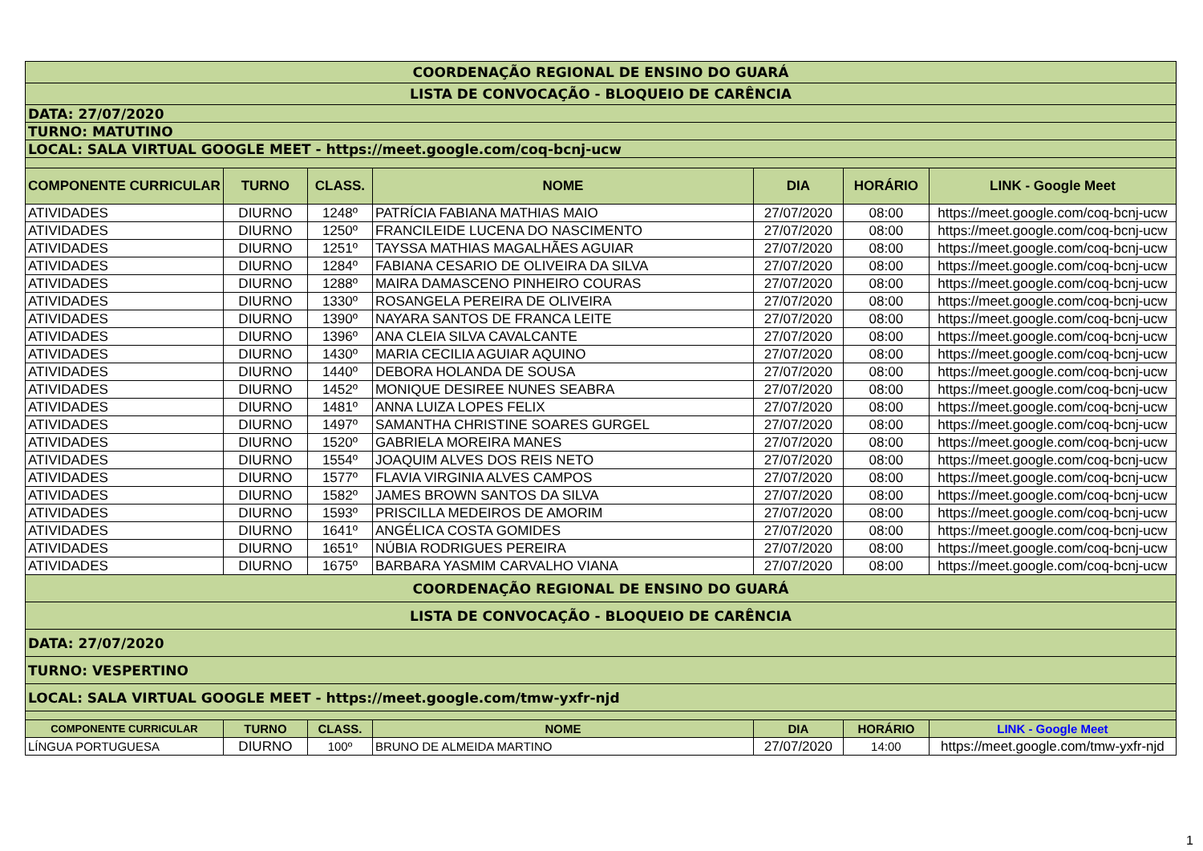| COORDENAÇÃO REGIONAL DE ENSINO DO GUARÁ | | | | | | |
| LISTA DE CONVOCAÇÃO - BLOQUEIO DE CARÊNCIA | | | | | | |
| DATA: 27/07/2020 | | | | | | |
| TURNO: MATUTINO | | | | | | |
| LOCAL: SALA VIRTUAL GOOGLE MEET - https://meet.google.com/coq-bcnj-ucw | | | | | | |
| COMPONENTE CURRICULAR | TURNO | CLASS. | NOME | DIA | HORÁRIO | LINK - Google Meet |
| ATIVIDADES | DIURNO | 1248º | PATRÍCIA FABIANA MATHIAS MAIO | 27/07/2020 | 08:00 | https://meet.google.com/coq-bcnj-ucw |
| ATIVIDADES | DIURNO | 1250º | FRANCILEIDE LUCENA DO NASCIMENTO | 27/07/2020 | 08:00 | https://meet.google.com/coq-bcnj-ucw |
| ATIVIDADES | DIURNO | 1251º | TAYSSA MATHIAS MAGALHÃES AGUIAR | 27/07/2020 | 08:00 | https://meet.google.com/coq-bcnj-ucw |
| ATIVIDADES | DIURNO | 1284º | FABIANA CESARIO DE OLIVEIRA DA SILVA | 27/07/2020 | 08:00 | https://meet.google.com/coq-bcnj-ucw |
| ATIVIDADES | DIURNO | 1288º | MAIRA DAMASCENO PINHEIRO COURAS | 27/07/2020 | 08:00 | https://meet.google.com/coq-bcnj-ucw |
| ATIVIDADES | DIURNO | 1330º | ROSANGELA PEREIRA DE OLIVEIRA | 27/07/2020 | 08:00 | https://meet.google.com/coq-bcnj-ucw |
| ATIVIDADES | DIURNO | 1390º | NAYARA SANTOS DE FRANCA LEITE | 27/07/2020 | 08:00 | https://meet.google.com/coq-bcnj-ucw |
| ATIVIDADES | DIURNO | 1396º | ANA CLEIA SILVA CAVALCANTE | 27/07/2020 | 08:00 | https://meet.google.com/coq-bcnj-ucw |
| ATIVIDADES | DIURNO | 1430º | MARIA CECILIA AGUIAR AQUINO | 27/07/2020 | 08:00 | https://meet.google.com/coq-bcnj-ucw |
| ATIVIDADES | DIURNO | 1440º | DEBORA HOLANDA DE SOUSA | 27/07/2020 | 08:00 | https://meet.google.com/coq-bcnj-ucw |
| ATIVIDADES | DIURNO | 1452º | MONIQUE DESIREE NUNES SEABRA | 27/07/2020 | 08:00 | https://meet.google.com/coq-bcnj-ucw |
| ATIVIDADES | DIURNO | 1481º | ANNA LUIZA LOPES FELIX | 27/07/2020 | 08:00 | https://meet.google.com/coq-bcnj-ucw |
| ATIVIDADES | DIURNO | 1497º | SAMANTHA CHRISTINE SOARES GURGEL | 27/07/2020 | 08:00 | https://meet.google.com/coq-bcnj-ucw |
| ATIVIDADES | DIURNO | 1520º | GABRIELA MOREIRA MANES | 27/07/2020 | 08:00 | https://meet.google.com/coq-bcnj-ucw |
| ATIVIDADES | DIURNO | 1554º | JOAQUIM ALVES DOS REIS NETO | 27/07/2020 | 08:00 | https://meet.google.com/coq-bcnj-ucw |
| ATIVIDADES | DIURNO | 1577º | FLAVIA VIRGINIA ALVES CAMPOS | 27/07/2020 | 08:00 | https://meet.google.com/coq-bcnj-ucw |
| ATIVIDADES | DIURNO | 1582º | JAMES BROWN SANTOS DA SILVA | 27/07/2020 | 08:00 | https://meet.google.com/coq-bcnj-ucw |
| ATIVIDADES | DIURNO | 1593º | PRISCILLA MEDEIROS DE AMORIM | 27/07/2020 | 08:00 | https://meet.google.com/coq-bcnj-ucw |
| ATIVIDADES | DIURNO | 1641º | ANGÉLICA COSTA GOMIDES | 27/07/2020 | 08:00 | https://meet.google.com/coq-bcnj-ucw |
| ATIVIDADES | DIURNO | 1651º | NÚBIA RODRIGUES PEREIRA | 27/07/2020 | 08:00 | https://meet.google.com/coq-bcnj-ucw |
| ATIVIDADES | DIURNO | 1675º | BARBARA YASMIM CARVALHO VIANA | 27/07/2020 | 08:00 | https://meet.google.com/coq-bcnj-ucw |
| COORDENAÇÃO REGIONAL DE ENSINO DO GUARÁ | | | | | | |
| LISTA DE CONVOCAÇÃO - BLOQUEIO DE CARÊNCIA | | | | | | |
| DATA: 27/07/2020 | | | | | | |
| TURNO: VESPERTINO | | | | | | |
| LOCAL: SALA VIRTUAL GOOGLE MEET - https://meet.google.com/tmw-yxfr-njd | | | | | | |
| COMPONENTE CURRICULAR | TURNO | CLASS. | NOME | DIA | HORÁRIO | LINK - Google Meet |
| LÍNGUA PORTUGUESA | DIURNO | 100º | BRUNO DE ALMEIDA MARTINO | 27/07/2020 | 14:00 | https://meet.google.com/tmw-yxfr-njd |
1